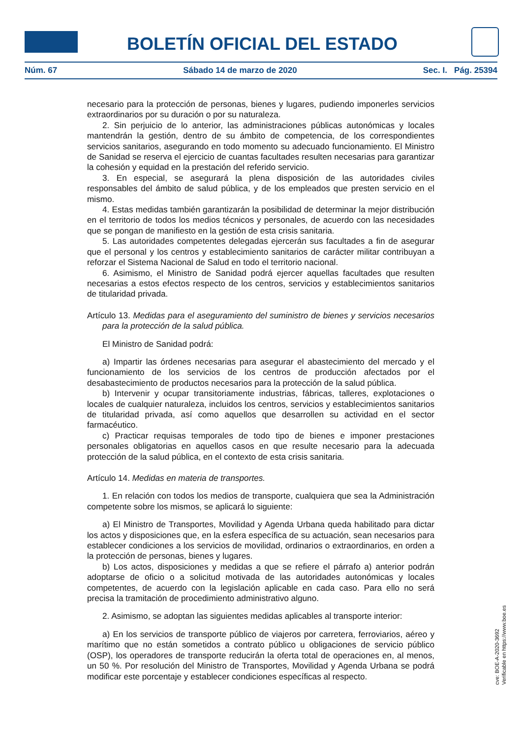BOLETÍN OFICIAL DEL ESTADO
Núm. 67 Sábado 14 de marzo de 2020 Sec. I. Pág. 25394
necesario para la protección de personas, bienes y lugares, pudiendo imponerles servicios extraordinarios por su duración o por su naturaleza.
2. Sin perjuicio de lo anterior, las administraciones públicas autonómicas y locales mantendrán la gestión, dentro de su ámbito de competencia, de los correspondientes servicios sanitarios, asegurando en todo momento su adecuado funcionamiento. El Ministro de Sanidad se reserva el ejercicio de cuantas facultades resulten necesarias para garantizar la cohesión y equidad en la prestación del referido servicio.
3. En especial, se asegurará la plena disposición de las autoridades civiles responsables del ámbito de salud pública, y de los empleados que presten servicio en el mismo.
4. Estas medidas también garantizarán la posibilidad de determinar la mejor distribución en el territorio de todos los medios técnicos y personales, de acuerdo con las necesidades que se pongan de manifiesto en la gestión de esta crisis sanitaria.
5. Las autoridades competentes delegadas ejercerán sus facultades a fin de asegurar que el personal y los centros y establecimiento sanitarios de carácter militar contribuyan a reforzar el Sistema Nacional de Salud en todo el territorio nacional.
6. Asimismo, el Ministro de Sanidad podrá ejercer aquellas facultades que resulten necesarias a estos efectos respecto de los centros, servicios y establecimientos sanitarios de titularidad privada.
Artículo 13. Medidas para el aseguramiento del suministro de bienes y servicios necesarios para la protección de la salud pública.
El Ministro de Sanidad podrá:
a) Impartir las órdenes necesarias para asegurar el abastecimiento del mercado y el funcionamiento de los servicios de los centros de producción afectados por el desabastecimiento de productos necesarios para la protección de la salud pública.
b) Intervenir y ocupar transitoriamente industrias, fábricas, talleres, explotaciones o locales de cualquier naturaleza, incluidos los centros, servicios y establecimientos sanitarios de titularidad privada, así como aquellos que desarrollen su actividad en el sector farmacéutico.
c) Practicar requisas temporales de todo tipo de bienes e imponer prestaciones personales obligatorias en aquellos casos en que resulte necesario para la adecuada protección de la salud pública, en el contexto de esta crisis sanitaria.
Artículo 14. Medidas en materia de transportes.
1. En relación con todos los medios de transporte, cualquiera que sea la Administración competente sobre los mismos, se aplicará lo siguiente:
a) El Ministro de Transportes, Movilidad y Agenda Urbana queda habilitado para dictar los actos y disposiciones que, en la esfera específica de su actuación, sean necesarios para establecer condiciones a los servicios de movilidad, ordinarios o extraordinarios, en orden a la protección de personas, bienes y lugares.
b) Los actos, disposiciones y medidas a que se refiere el párrafo a) anterior podrán adoptarse de oficio o a solicitud motivada de las autoridades autonómicas y locales competentes, de acuerdo con la legislación aplicable en cada caso. Para ello no será precisa la tramitación de procedimiento administrativo alguno.
2. Asimismo, se adoptan las siguientes medidas aplicables al transporte interior:
a) En los servicios de transporte público de viajeros por carretera, ferroviarios, aéreo y marítimo que no están sometidos a contrato público u obligaciones de servicio público (OSP), los operadores de transporte reducirán la oferta total de operaciones en, al menos, un 50 %. Por resolución del Ministro de Transportes, Movilidad y Agenda Urbana se podrá modificar este porcentaje y establecer condiciones específicas al respecto.
cve: BOE-A-2020-3692
Verificable en https://www.boe.es